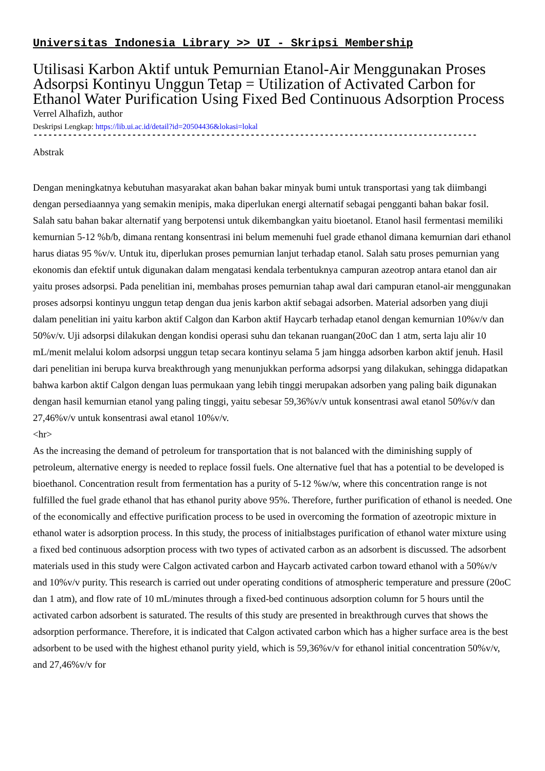Universitas Indonesia Library >> UI - Skripsi Membership
Utilisasi Karbon Aktif untuk Pemurnian Etanol-Air Menggunakan Proses Adsorpsi Kontinyu Unggun Tetap = Utilization of Activated Carbon for Ethanol Water Purification Using Fixed Bed Continuous Adsorption Process
Verrel Alhafizh, author
Deskripsi Lengkap: https://lib.ui.ac.id/detail?id=20504436&lokasi=lokal
------------------------------------------------------------------------------------------
Abstrak
Dengan meningkatnya kebutuhan masyarakat akan bahan bakar minyak bumi untuk transportasi yang tak diimbangi dengan persediaannya yang semakin menipis, maka diperlukan energi alternatif sebagai pengganti bahan bakar fosil. Salah satu bahan bakar alternatif yang berpotensi untuk dikembangkan yaitu bioetanol. Etanol hasil fermentasi memiliki kemurnian 5-12 %b/b, dimana rentang konsentrasi ini belum memenuhi fuel grade ethanol dimana kemurnian dari ethanol harus diatas 95 %v/v. Untuk itu, diperlukan proses pemurnian lanjut terhadap etanol. Salah satu proses pemurnian yang ekonomis dan efektif untuk digunakan dalam mengatasi kendala terbentuknya campuran azeotrop antara etanol dan air yaitu proses adsorpsi. Pada penelitian ini, membahas proses pemurnian tahap awal dari campuran etanol-air menggunakan proses adsorpsi kontinyu unggun tetap dengan dua jenis karbon aktif sebagai adsorben. Material adsorben yang diuji dalam penelitian ini yaitu karbon aktif Calgon dan Karbon aktif Haycarb terhadap etanol dengan kemurnian 10%v/v dan 50%v/v. Uji adsorpsi dilakukan dengan kondisi operasi suhu dan tekanan ruangan(20oC dan 1 atm, serta laju alir 10 mL/menit melalui kolom adsorpsi unggun tetap secara kontinyu selama 5 jam hingga adsorben karbon aktif jenuh. Hasil dari penelitian ini berupa kurva breakthrough yang menunjukkan performa adsorpsi yang dilakukan, sehingga didapatkan bahwa karbon aktif Calgon dengan luas permukaan yang lebih tinggi merupakan adsorben yang paling baik digunakan dengan hasil kemurnian etanol yang paling tinggi, yaitu sebesar 59,36%v/v untuk konsentrasi awal etanol 50%v/v dan 27,46%v/v untuk konsentrasi awal etanol 10%v/v.
<hr>
As the increasing the demand of petroleum for transportation that is not balanced with the diminishing supply of petroleum, alternative energy is needed to replace fossil fuels. One alternative fuel that has a potential to be developed is bioethanol. Concentration result from fermentation has a purity of 5-12 %w/w, where this concentration range is not fulfilled the fuel grade ethanol that has ethanol purity above 95%. Therefore, further purification of ethanol is needed. One of the economically and effective purification process to be used in overcoming the formation of azeotropic mixture in ethanol water is adsorption process. In this study, the process of initialbstages purification of ethanol water mixture using a fixed bed continuous adsorption process with two types of activated carbon as an adsorbent is discussed. The adsorbent materials used in this study were Calgon activated carbon and Haycarb activated carbon toward ethanol with a 50%v/v and 10%v/v purity. This research is carried out under operating conditions of atmospheric temperature and pressure (20oC dan 1 atm), and flow rate of 10 mL/minutes through a fixed-bed continuous adsorption column for 5 hours until the activated carbon adsorbent is saturated. The results of this study are presented in breakthrough curves that shows the adsorption performance. Therefore, it is indicated that Calgon activated carbon which has a higher surface area is the best adsorbent to be used with the highest ethanol purity yield, which is 59,36%v/v for ethanol initial concentration 50%v/v, and 27,46%v/v for